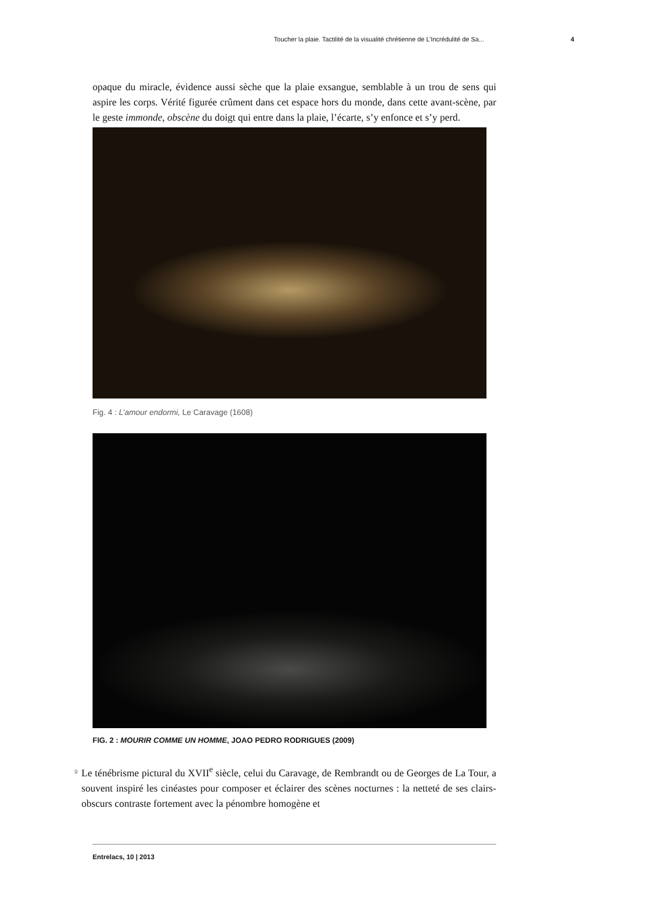Toucher la plaie. Tactilité de la visualité chrétienne de L’Incrédulité de Sa... 4
opaque du miracle, évidence aussi sèche que la plaie exsangue, semblable à un trou de sens qui aspire les corps. Vérité figurée crûment dans cet espace hors du monde, dans cette avant-scène, par le geste immonde, obscène du doigt qui entre dans la plaie, l’écarte, s’y enfonce et s’y perd.
Fig. 4 : L’amour endormi, Le Caravage (1608)
FIG. 2 : MOURIR COMME UN HOMME, JOAO PEDRO RODRIGUES (2009)
9
Le ténébrisme pictural du XVII<sup>e</sup> siècle, celui du Caravage, de Rembrandt ou de Georges de La Tour, a souvent inspiré les cinéastes pour composer et éclairer des scènes nocturnes : la netteté de ses clairs-obscurs contraste fortement avec la pénombre homogène et
Entrelacs, 10 | 2013